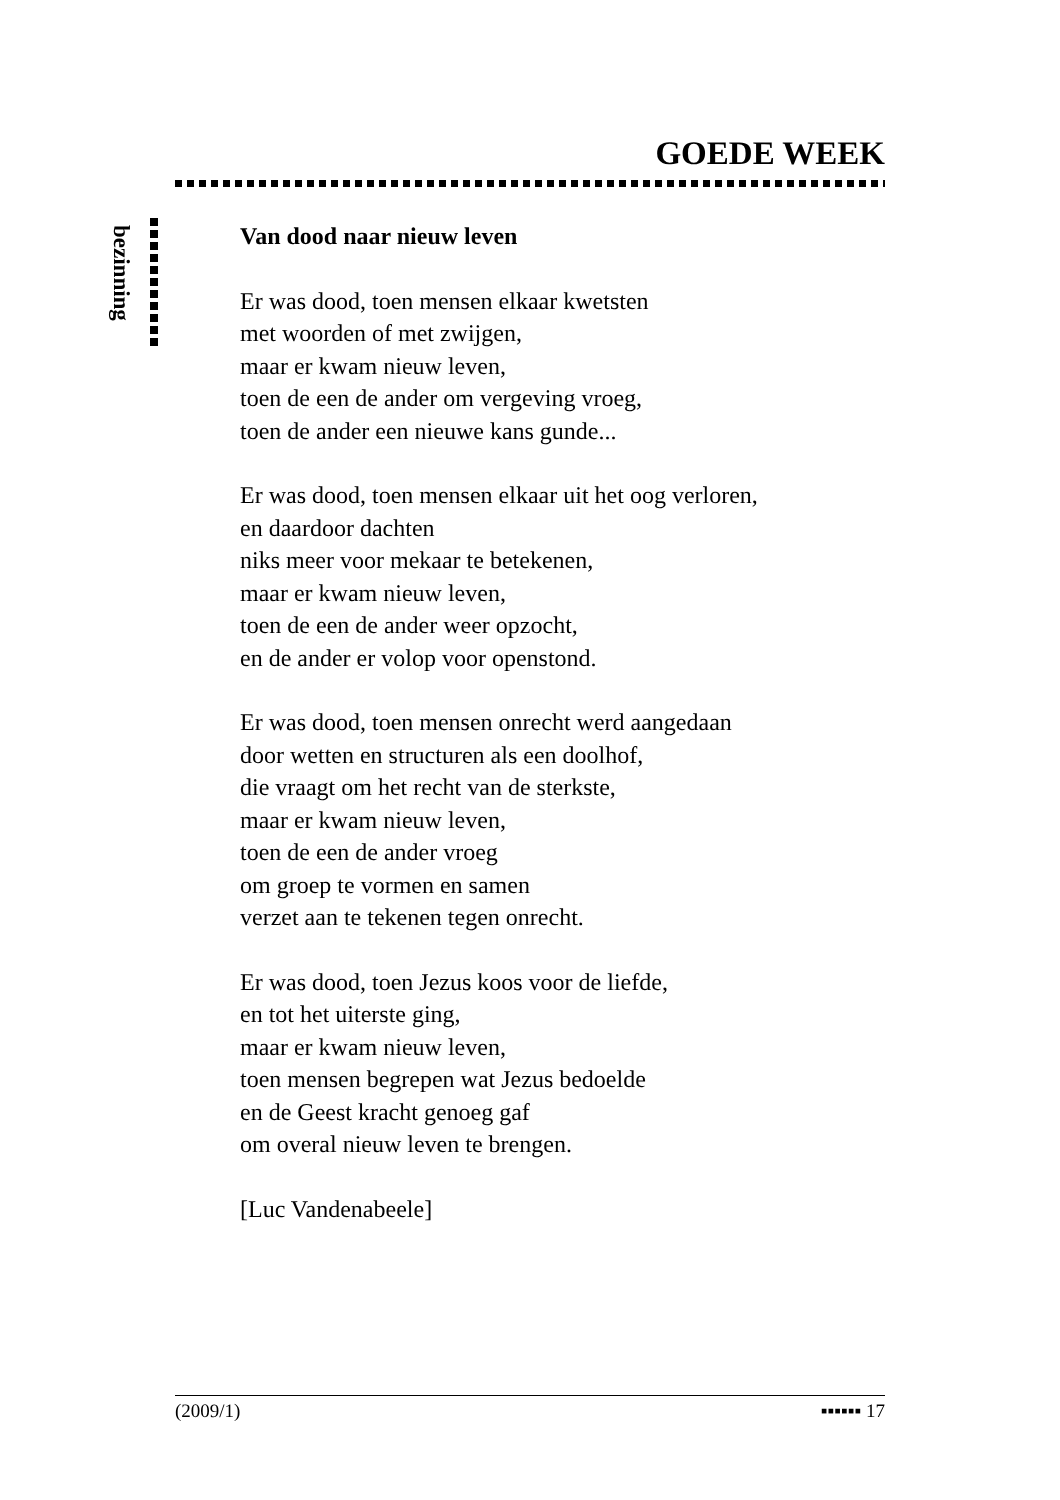GOEDE WEEK
bezinning
Van dood naar nieuw leven
Er was dood, toen mensen elkaar kwetsten
met woorden of met zwijgen,
maar er kwam nieuw leven,
toen de een de ander om vergeving vroeg,
toen de ander een nieuwe kans gunde...
Er was dood, toen mensen elkaar uit het oog verloren,
en daardoor dachten
niks meer voor mekaar te betekenen,
maar er kwam nieuw leven,
toen de een de ander weer opzocht,
en de ander er volop voor openstond.
Er was dood, toen mensen onrecht werd aangedaan
door wetten en structuren als een doolhof,
die vraagt om het recht van de sterkste,
maar er kwam nieuw leven,
toen de een de ander vroeg
om groep te vormen en samen
verzet aan te tekenen tegen onrecht.
Er was dood, toen Jezus koos voor de liefde,
en tot het uiterste ging,
maar er kwam nieuw leven,
toen mensen begrepen wat Jezus bedoelde
en de Geest kracht genoeg gaf
om overal nieuw leven te brengen.
[Luc Vandenabeele]
(2009/1) ▪▪▪▪▪▪ 17